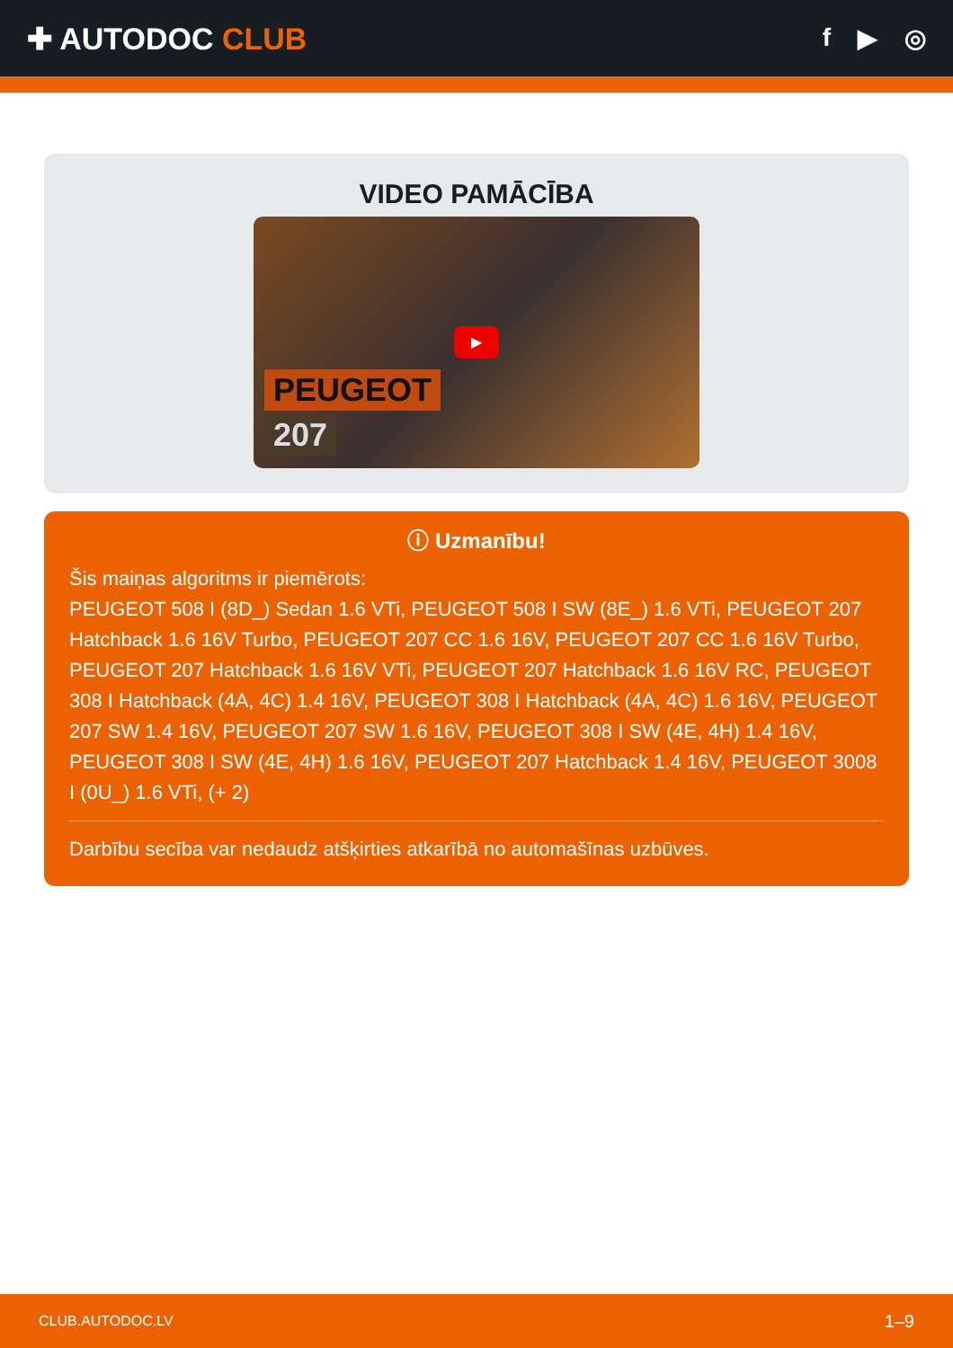✚ AUTODOC CLUB
f ▶ ◎
VIDEO PAMĀCĪBA
▶
PEUGEOT
207
ⓘ Uzmanību!
Šis maiņas algoritms ir piemērots:
PEUGEOT 508 I (8D_) Sedan 1.6 VTi, PEUGEOT 508 I SW (8E_) 1.6 VTi, PEUGEOT 207 Hatchback 1.6 16V Turbo, PEUGEOT 207 CC 1.6 16V, PEUGEOT 207 CC 1.6 16V Turbo, PEUGEOT 207 Hatchback 1.6 16V VTi, PEUGEOT 207 Hatchback 1.6 16V RC, PEUGEOT 308 I Hatchback (4A, 4C) 1.4 16V, PEUGEOT 308 I Hatchback (4A, 4C) 1.6 16V, PEUGEOT 207 SW 1.4 16V, PEUGEOT 207 SW 1.6 16V, PEUGEOT 308 I SW (4E, 4H) 1.4 16V, PEUGEOT 308 I SW (4E, 4H) 1.6 16V, PEUGEOT 207 Hatchback 1.4 16V, PEUGEOT 3008 I (0U_) 1.6 VTi, (+ 2)
Darbību secība var nedaudz atšķirties atkarībā no automašīnas uzbūves.
CLUB.AUTODOC.LV 1–9